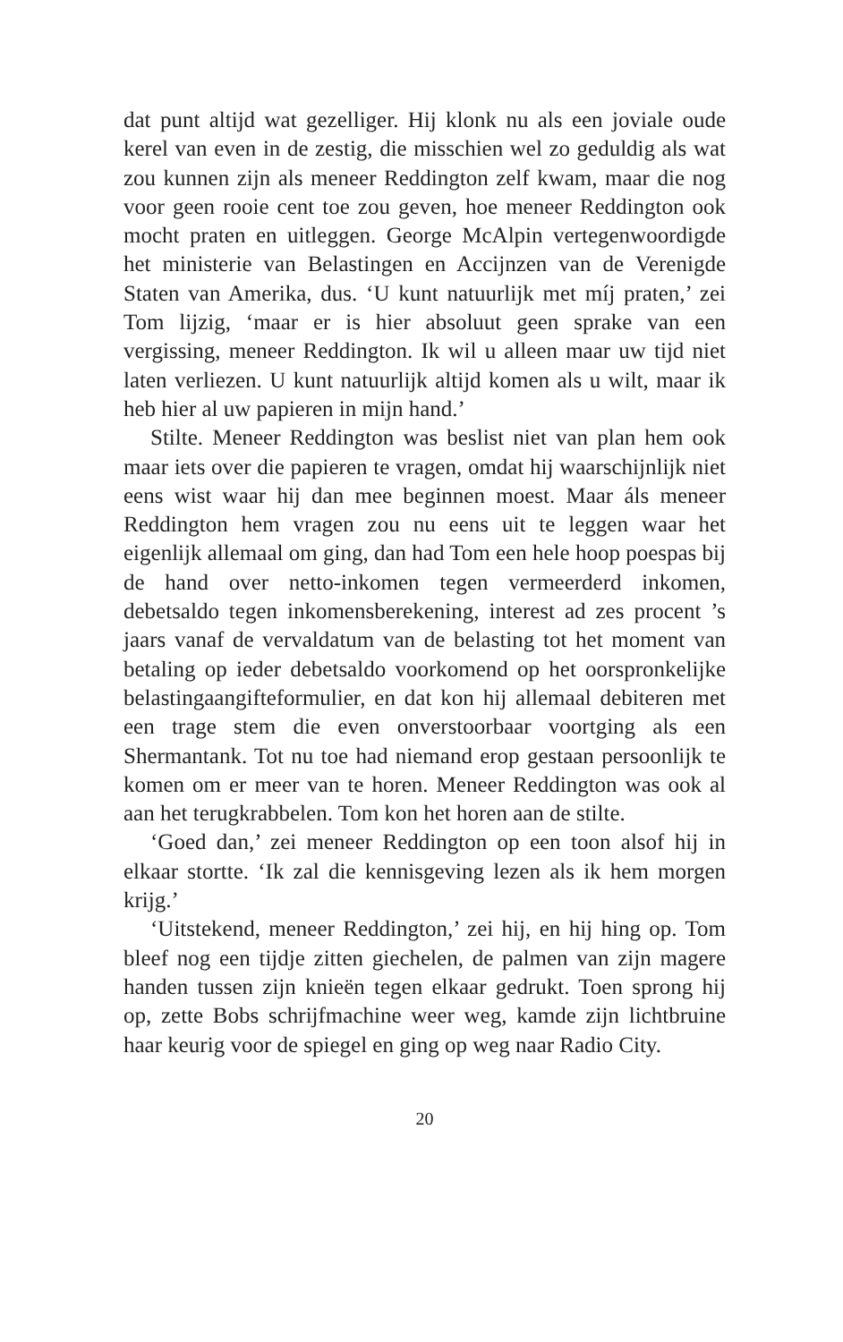dat punt altijd wat gezelliger. Hij klonk nu als een joviale oude kerel van even in de zestig, die misschien wel zo geduldig als wat zou kunnen zijn als meneer Reddington zelf kwam, maar die nog voor geen rooie cent toe zou geven, hoe meneer Reddington ook mocht praten en uitleggen. George McAlpin vertegenwoordigde het ministerie van Belastingen en Accijnzen van de Verenigde Staten van Amerika, dus. ‘U kunt natuurlijk met míj praten,’ zei Tom lijzig, ‘maar er is hier absoluut geen sprake van een vergissing, meneer Reddington. Ik wil u alleen maar uw tijd niet laten verliezen. U kunt natuurlijk altijd komen als u wilt, maar ik heb hier al uw papieren in mijn hand.’
Stilte. Meneer Reddington was beslist niet van plan hem ook maar iets over die papieren te vragen, omdat hij waarschijnlijk niet eens wist waar hij dan mee beginnen moest. Maar áls meneer Reddington hem vragen zou nu eens uit te leggen waar het eigenlijk allemaal om ging, dan had Tom een hele hoop poespas bij de hand over netto-inkomen tegen vermeerderd inkomen, debetsaldo tegen inkomensberekening, interest ad zes procent ’s jaars vanaf de vervaldatum van de belasting tot het moment van betaling op ieder debetsaldo voorkomend op het oorspronkelijke belastingaangifteformulier, en dat kon hij allemaal debiteren met een trage stem die even onverstoorbaar voortging als een Shermantank. Tot nu toe had niemand erop gestaan persoonlijk te komen om er meer van te horen. Meneer Reddington was ook al aan het terugkrabbelen. Tom kon het horen aan de stilte.
‘Goed dan,’ zei meneer Reddington op een toon alsof hij in elkaar stortte. ‘Ik zal die kennisgeving lezen als ik hem morgen krijg.’
‘Uitstekend, meneer Reddington,’ zei hij, en hij hing op. Tom bleef nog een tijdje zitten giechelen, de palmen van zijn magere handen tussen zijn knieën tegen elkaar gedrukt. Toen sprong hij op, zette Bobs schrijfmachine weer weg, kamde zijn lichtbruine haar keurig voor de spiegel en ging op weg naar Radio City.
20